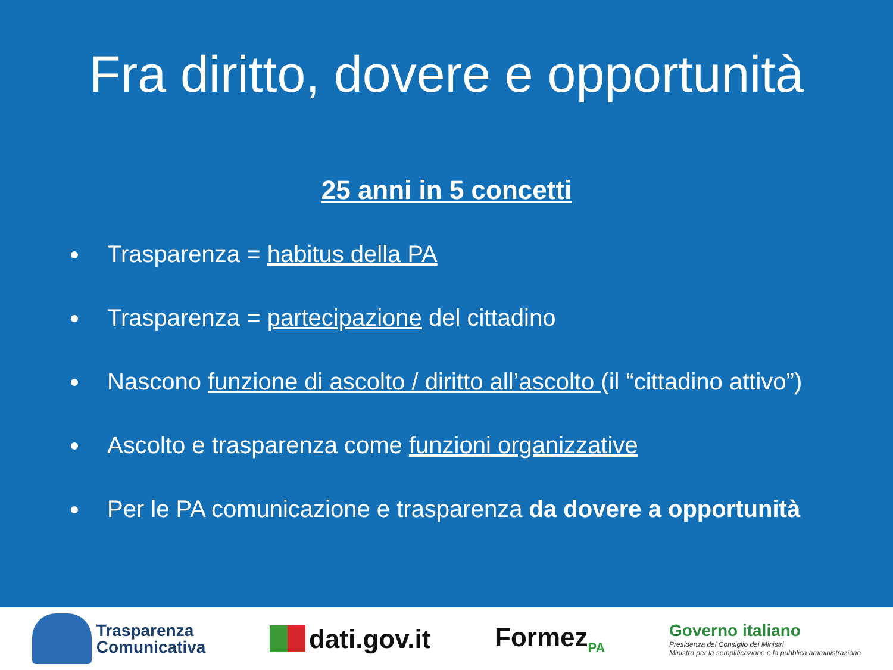Fra diritto, dovere e opportunità
25 anni in 5 concetti
Trasparenza = habitus della PA
Trasparenza = partecipazione del cittadino
Nascono funzione di ascolto / diritto all’ascolto (il “cittadino attivo”)
Ascolto e trasparenza come funzioni organizzative
Per le PA comunicazione e trasparenza da dovere a opportunità
Trasparenza
Comunicativa
dati.gov.it Formez<sub>PA</sub>
Governo italiano
Presidenza del Consiglio dei Ministri
Ministro per la semplificazione e la pubblica amministrazione